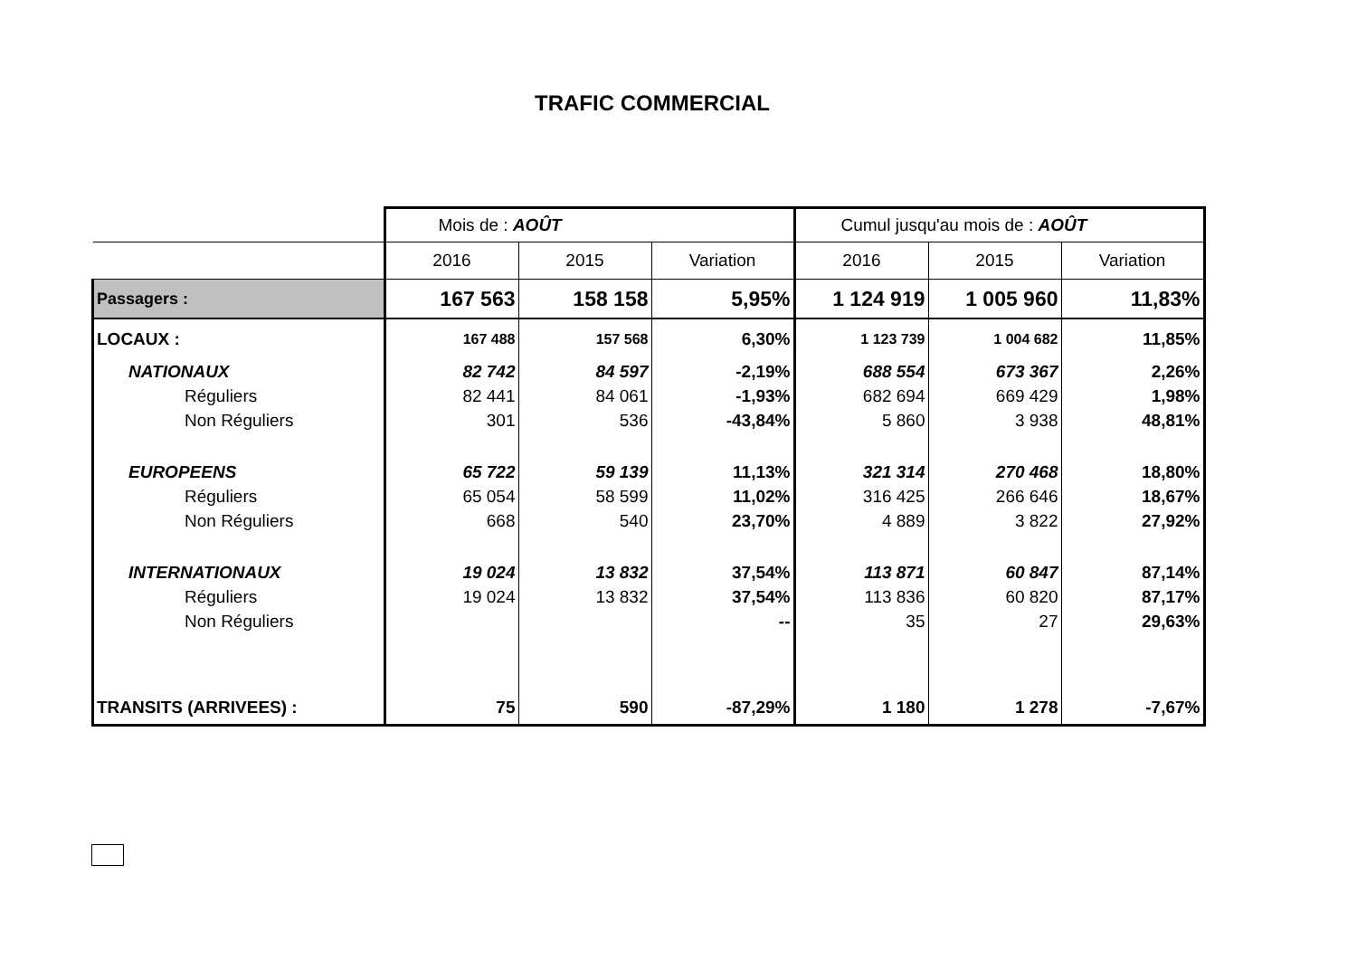TRAFIC COMMERCIAL
| | Mois de : AOÛT | | | Cumul jusqu'au mois de : AOÛT | | |
| --- | --- | --- | --- | --- | --- | --- |
| | 2016 | 2015 | Variation | 2016 | 2015 | Variation |
| Passagers : | 167 563 | 158 158 | 5,95% | 1 124 919 | 1 005 960 | 11,83% |
| LOCAUX : | 167 488 | 157 568 | 6,30% | 1 123 739 | 1 004 682 | 11,85% |
| NATIONAUX | 82 742 | 84 597 | -2,19% | 688 554 | 673 367 | 2,26% |
| Réguliers | 82 441 | 84 061 | -1,93% | 682 694 | 669 429 | 1,98% |
| Non Réguliers | 301 | 536 | -43,84% | 5 860 | 3 938 | 48,81% |
| EUROPEENS | 65 722 | 59 139 | 11,13% | 321 314 | 270 468 | 18,80% |
| Réguliers | 65 054 | 58 599 | 11,02% | 316 425 | 266 646 | 18,67% |
| Non Réguliers | 668 | 540 | 23,70% | 4 889 | 3 822 | 27,92% |
| INTERNATIONAUX | 19 024 | 13 832 | 37,54% | 113 871 | 60 847 | 87,14% |
| Réguliers | 19 024 | 13 832 | 37,54% | 113 836 | 60 820 | 87,17% |
| Non Réguliers | | | -- | 35 | 27 | 29,63% |
| TRANSITS (ARRIVEES) : | 75 | 590 | -87,29% | 1 180 | 1 278 | -7,67% |